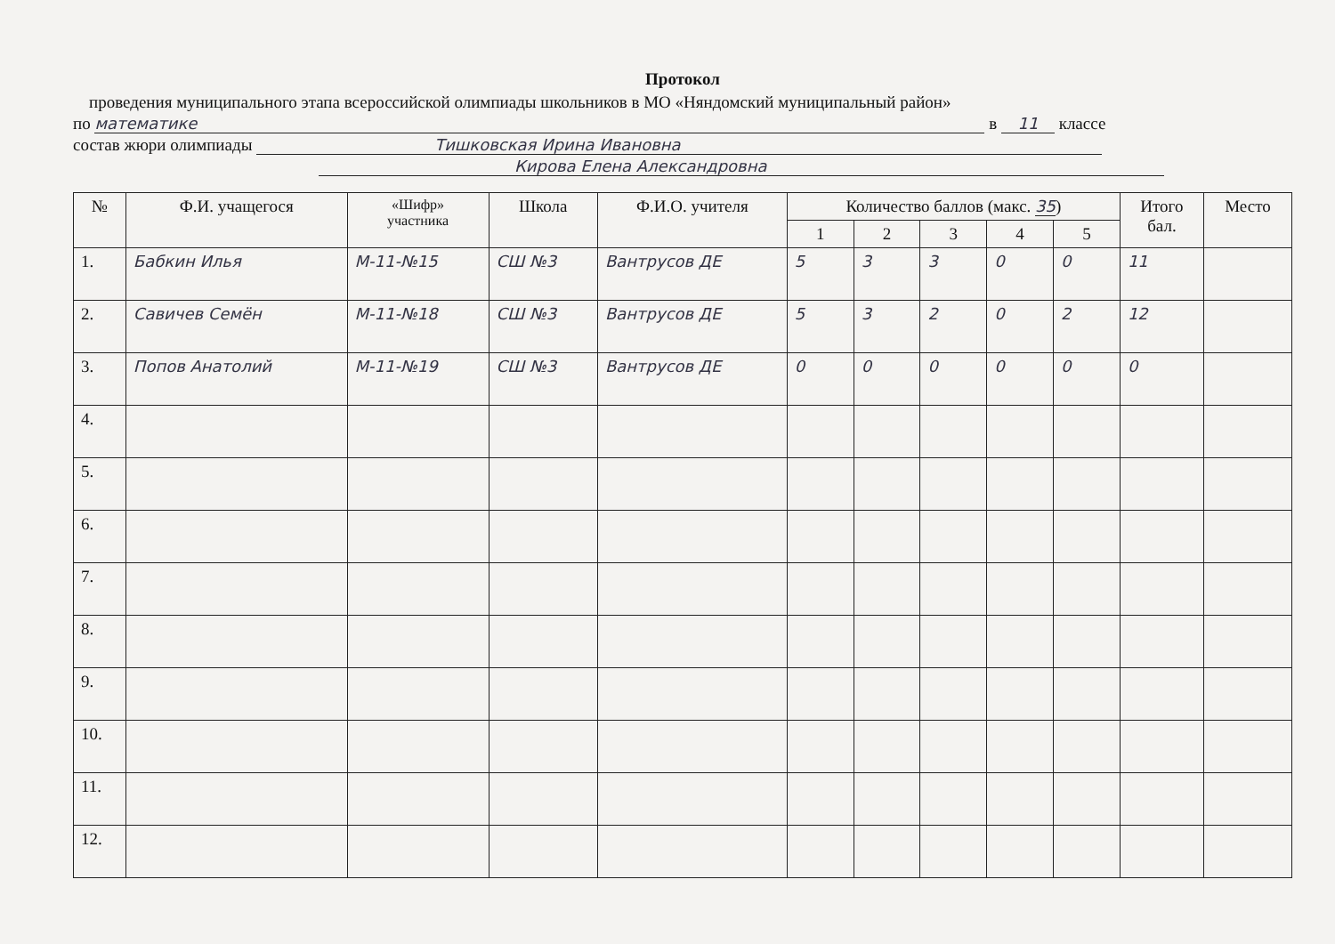Протокол
проведения муниципального этапа всероссийской олимпиады школьников в МО «Няндомский муниципальный район»
по математике в 11 классе
состав жюри олимпиады Тишковская Ирина Ивановна
Кирова Елена Александровна
| № | Ф.И. учащегося | «Шифр» участника | Школа | Ф.И.О. учителя | Количество баллов (макс. 35 ) | | | | | Итого бал. | Место |
| --- | --- | --- | --- | --- | --- | --- | --- | --- | --- | --- | --- |
| | | | | | 1 | 2 | 3 | 4 | 5 | | |
| 1. | Бабкин Илья | М-11-№15 | СШ №3 | Вантрусов ДЕ | 5 | 3 | 3 | 0 | 0 | 11 | |
| 2. | Савичев Семён | М-11-№18 | СШ №3 | Вантрусов ДЕ | 5 | 3 | 2 | 0 | 2 | 12 | |
| 3. | Попов Анатолий | М-11-№19 | СШ №3 | Вантрусов ДЕ | 0 | 0 | 0 | 0 | 0 | 0 | |
| 4. | | | | | | | | | | | |
| 5. | | | | | | | | | | | |
| 6. | | | | | | | | | | | |
| 7. | | | | | | | | | | | |
| 8. | | | | | | | | | | | |
| 9. | | | | | | | | | | | |
| 10. | | | | | | | | | | | |
| 11. | | | | | | | | | | | |
| 12. | | | | | | | | | | | |